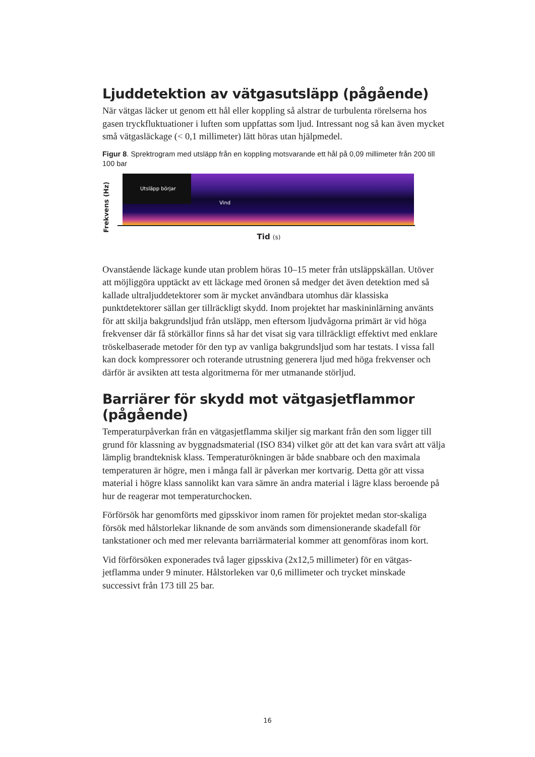Ljuddetektion av vätgasutsläpp (pågående)
När vätgas läcker ut genom ett hål eller koppling så alstrar de turbulenta rörelserna hos gasen tryckfluktuationer i luften som uppfattas som ljud. Intressant nog så kan även mycket små vätgasläckage (< 0,1 millimeter) lätt höras utan hjälpmedel.
Figur 8. Sprektrogram med utsläpp från en koppling motsvarande ett hål på 0,09 millimeter från 200 till 100 bar
Frekvens (Hz)
Utsläpp börjar
Vind
Tid (s)
Ovanstående läckage kunde utan problem höras 10–15 meter från utsläppskällan. Utöver att möjliggöra upptäckt av ett läckage med öronen så medger det även detektion med så kallade ultraljuddetektorer som är mycket användbara utomhus där klassiska punktdetektorer sällan ger tillräckligt skydd. Inom projektet har maskininlärning använts för att skilja bakgrundsljud från utsläpp, men eftersom ljudvågorna primärt är vid höga frekvenser där få störkällor finns så har det visat sig vara tillräckligt effektivt med enklare tröskelbaserade metoder för den typ av vanliga bakgrundsljud som har testats. I vissa fall kan dock kompressorer och roterande utrustning generera ljud med höga frekvenser och därför är avsikten att testa algoritmerna för mer utmanande störljud.
Barriärer för skydd mot vätgasjetflammor (pågående)
Temperaturpåverkan från en vätgasjetflamma skiljer sig markant från den som ligger till grund för klassning av byggnadsmaterial (ISO 834) vilket gör att det kan vara svårt att välja lämplig brandteknisk klass. Temperaturökningen är både snabbare och den maximala temperaturen är högre, men i många fall är påverkan mer kortvarig. Detta gör att vissa material i högre klass sannolikt kan vara sämre än andra material i lägre klass beroende på hur de reagerar mot temperaturchocken.
Förförsök har genomförts med gipsskivor inom ramen för projektet medan stor-skaliga försök med hålstorlekar liknande de som används som dimensionerande skadefall för tankstationer och med mer relevanta barriärmaterial kommer att genomföras inom kort.
Vid förförsöken exponerades två lager gipsskiva (2x12,5 millimeter) för en vätgas-jetflamma under 9 minuter. Hålstorleken var 0,6 millimeter och trycket minskade successivt från 173 till 25 bar.
16